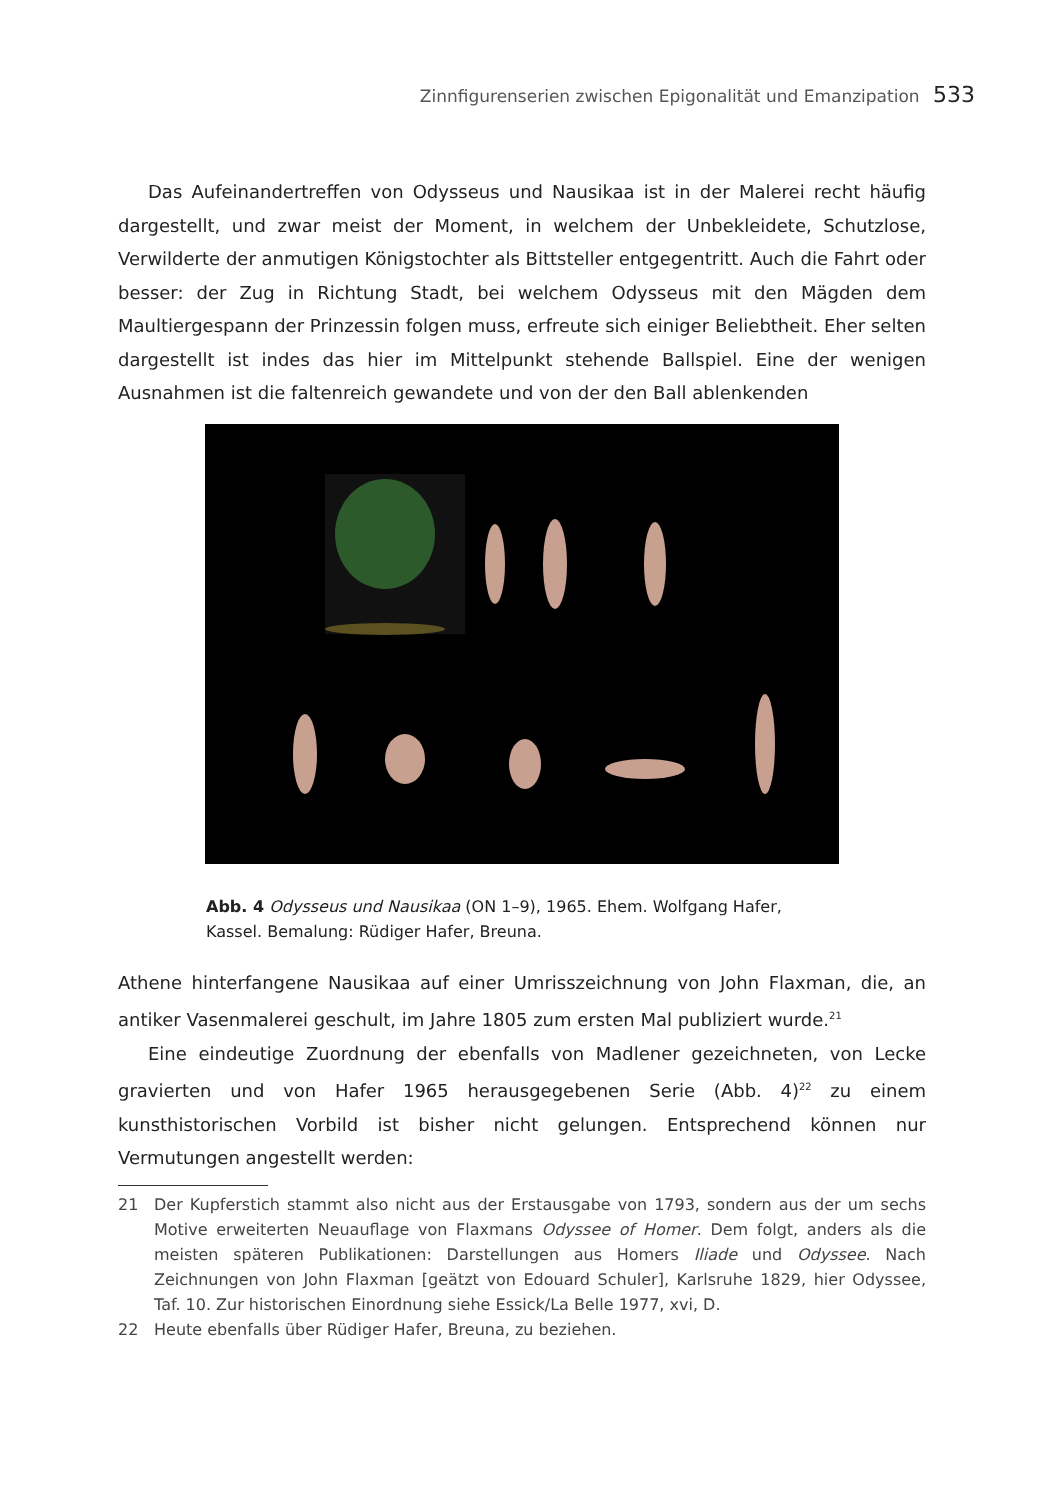Zinnfigurenserien zwischen Epigonalität und Emanzipation 533
Das Aufeinandertreffen von Odysseus und Nausikaa ist in der Malerei recht häufig dargestellt, und zwar meist der Moment, in welchem der Unbekleidete, Schutzlose, Verwilderte der anmutigen Königstochter als Bittsteller entgegentritt. Auch die Fahrt oder besser: der Zug in Richtung Stadt, bei welchem Odysseus mit den Mägden dem Maultiergespann der Prinzessin folgen muss, erfreute sich einiger Beliebtheit. Eher selten dargestellt ist indes das hier im Mittelpunkt stehende Ballspiel. Eine der wenigen Ausnahmen ist die faltenreich gewandete und von der den Ball ablenkenden
Abb. 4 Odysseus und Nausikaa (ON 1–9), 1965. Ehem. Wolfgang Hafer, Kassel. Bemalung: Rüdiger Hafer, Breuna.
Athene hinterfangene Nausikaa auf einer Umrisszeichnung von John Flaxman, die, an antiker Vasenmalerei geschult, im Jahre 1805 zum ersten Mal publiziert wurde.<sup>21</sup>
Eine eindeutige Zuordnung der ebenfalls von Madlener gezeichneten, von Lecke gravierten und von Hafer 1965 herausgegebenen Serie (Abb. 4)<sup>22</sup> zu einem kunsthistorischen Vorbild ist bisher nicht gelungen. Entsprechend können nur Vermutungen angestellt werden:
21 Der Kupferstich stammt also nicht aus der Erstausgabe von 1793, sondern aus der um sechs Motive erweiterten Neuauflage von Flaxmans Odyssee of Homer. Dem folgt, anders als die meisten späteren Publikationen: Darstellungen aus Homers Iliade und Odyssee. Nach Zeichnungen von John Flaxman [geätzt von Edouard Schuler], Karlsruhe 1829, hier Odyssee, Taf. 10. Zur historischen Einordnung siehe Essick/La Belle 1977, xvi, D.
22 Heute ebenfalls über Rüdiger Hafer, Breuna, zu beziehen.